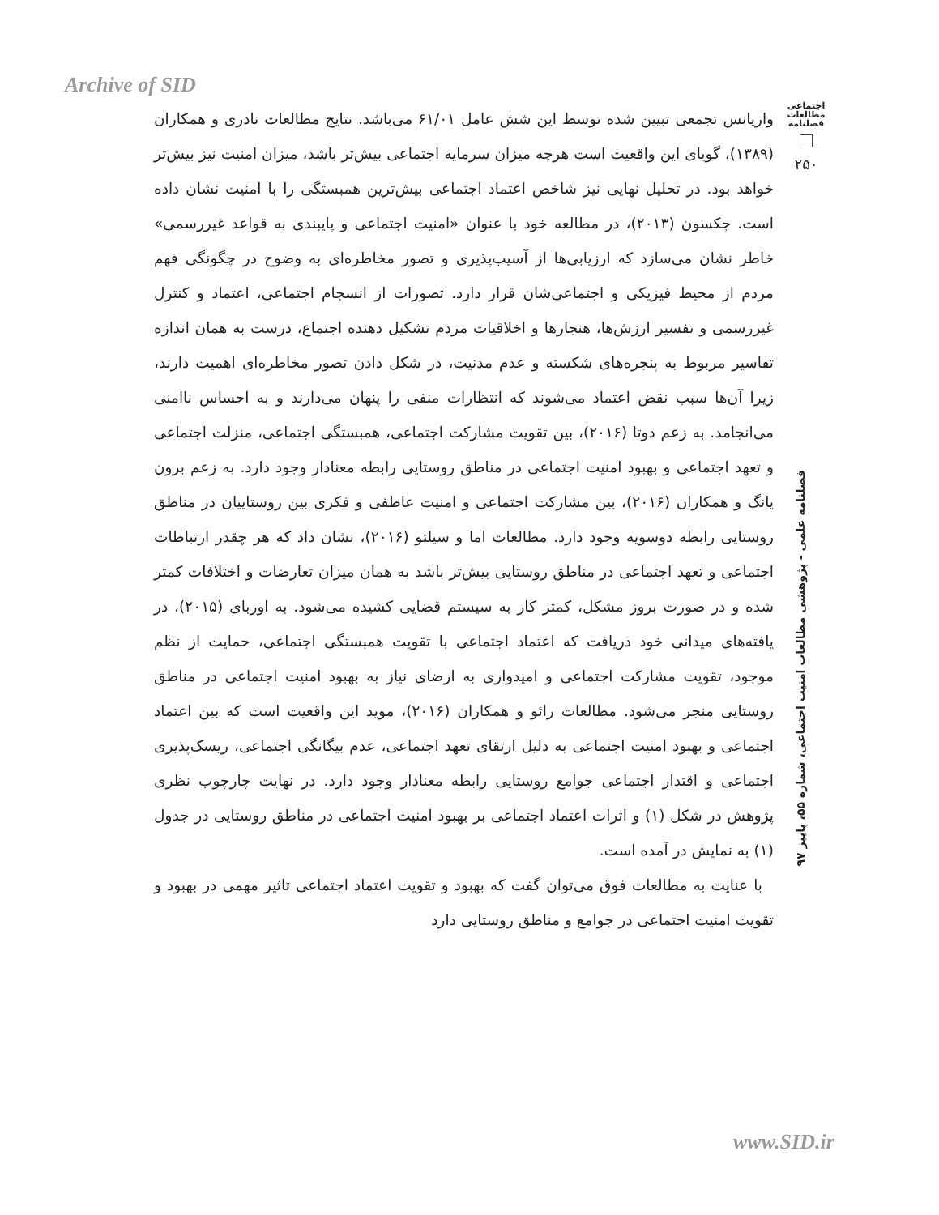Archive of SID
اجتماعی
مطالعات
فصلنامه
۲۵۰
فصلنامه علمی - پژوهشی مطالعات امنیت اجتماعی، شماره ۵۵، پاییز ۹۷
واریانس تجمعی تبیین شده توسط این شش عامل ۶۱/۰۱ می‌باشد. نتایج مطالعات نادری و همکاران (۱۳۸۹)، گویای این واقعیت است هرچه میزان سرمایه اجتماعی بیش‌تر باشد، میزان امنیت نیز بیش‌تر خواهد بود. در تحلیل نهایی نیز شاخص اعتماد اجتماعی بیش‌ترین همبستگی را با امنیت نشان داده است. جکسون (۲۰۱۳)، در مطالعه خود با عنوان «امنیت اجتماعی و پایبندی به قواعد غیررسمی» خاطر نشان می‌سازد که ارزیابی‌ها از آسیب‌پذیری و تصور مخاطره‌ای به وضوح در چگونگی فهم مردم از محیط فیزیکی و اجتماعی‌شان قرار دارد. تصورات از انسجام اجتماعی، اعتماد و کنترل غیررسمی و تفسیر ارزش‌ها، هنجارها و اخلاقیات مردم تشکیل دهنده اجتماع، درست به همان اندازه تفاسیر مربوط به پنجره‌های شکسته و عدم مدنیت، در شکل دادن تصور مخاطره‌ای اهمیت دارند، زیرا آن‌ها سبب نقض اعتماد می‌شوند که انتظارات منفی را پنهان می‌دارند و به احساس ناامنی می‌انجامد. به زعم دوتا (۲۰۱۶)، بین تقویت مشارکت اجتماعی، همبستگی اجتماعی، منزلت اجتماعی و تعهد اجتماعی و بهبود امنیت اجتماعی در مناطق روستایی رابطه معنادار وجود دارد. به زعم برون یانگ و همکاران (۲۰۱۶)، بین مشارکت اجتماعی و امنیت عاطفی و فکری بین روستاییان در مناطق روستایی رابطه دوسویه وجود دارد. مطالعات اما و سیلتو (۲۰۱۶)، نشان داد که هر چقدر ارتباطات اجتماعی و تعهد اجتماعی در مناطق روستایی بیش‌تر باشد به همان میزان تعارضات و اختلافات کمتر شده و در صورت بروز مشکل، کمتر کار به سیستم قضایی کشیده می‌شود. به اوربای (۲۰۱۵)، در یافته‌های میدانی خود دریافت که اعتماد اجتماعی با تقویت همبستگی اجتماعی، حمایت از نظم موجود، تقویت مشارکت اجتماعی و امیدواری به ارضای نیاز به بهبود امنیت اجتماعی در مناطق روستایی منجر می‌شود. مطالعات رائو و همکاران (۲۰۱۶)، موید این واقعیت است که بین اعتماد اجتماعی و بهبود امنیت اجتماعی به دلیل ارتقای تعهد اجتماعی، عدم بیگانگی اجتماعی، ریسک‌پذیری اجتماعی و اقتدار اجتماعی جوامع روستایی رابطه معنادار وجود دارد. در نهایت چارچوب نظری پژوهش در شکل (۱) و اثرات اعتماد اجتماعی بر بهبود امنیت اجتماعی در مناطق روستایی در جدول (۱) به نمایش در آمده است.
با عنایت به مطالعات فوق می‌توان گفت که بهبود و تقویت اعتماد اجتماعی تاثیر مهمی در بهبود و تقویت امنیت اجتماعی در جوامع و مناطق روستایی دارد
www.SID.ir